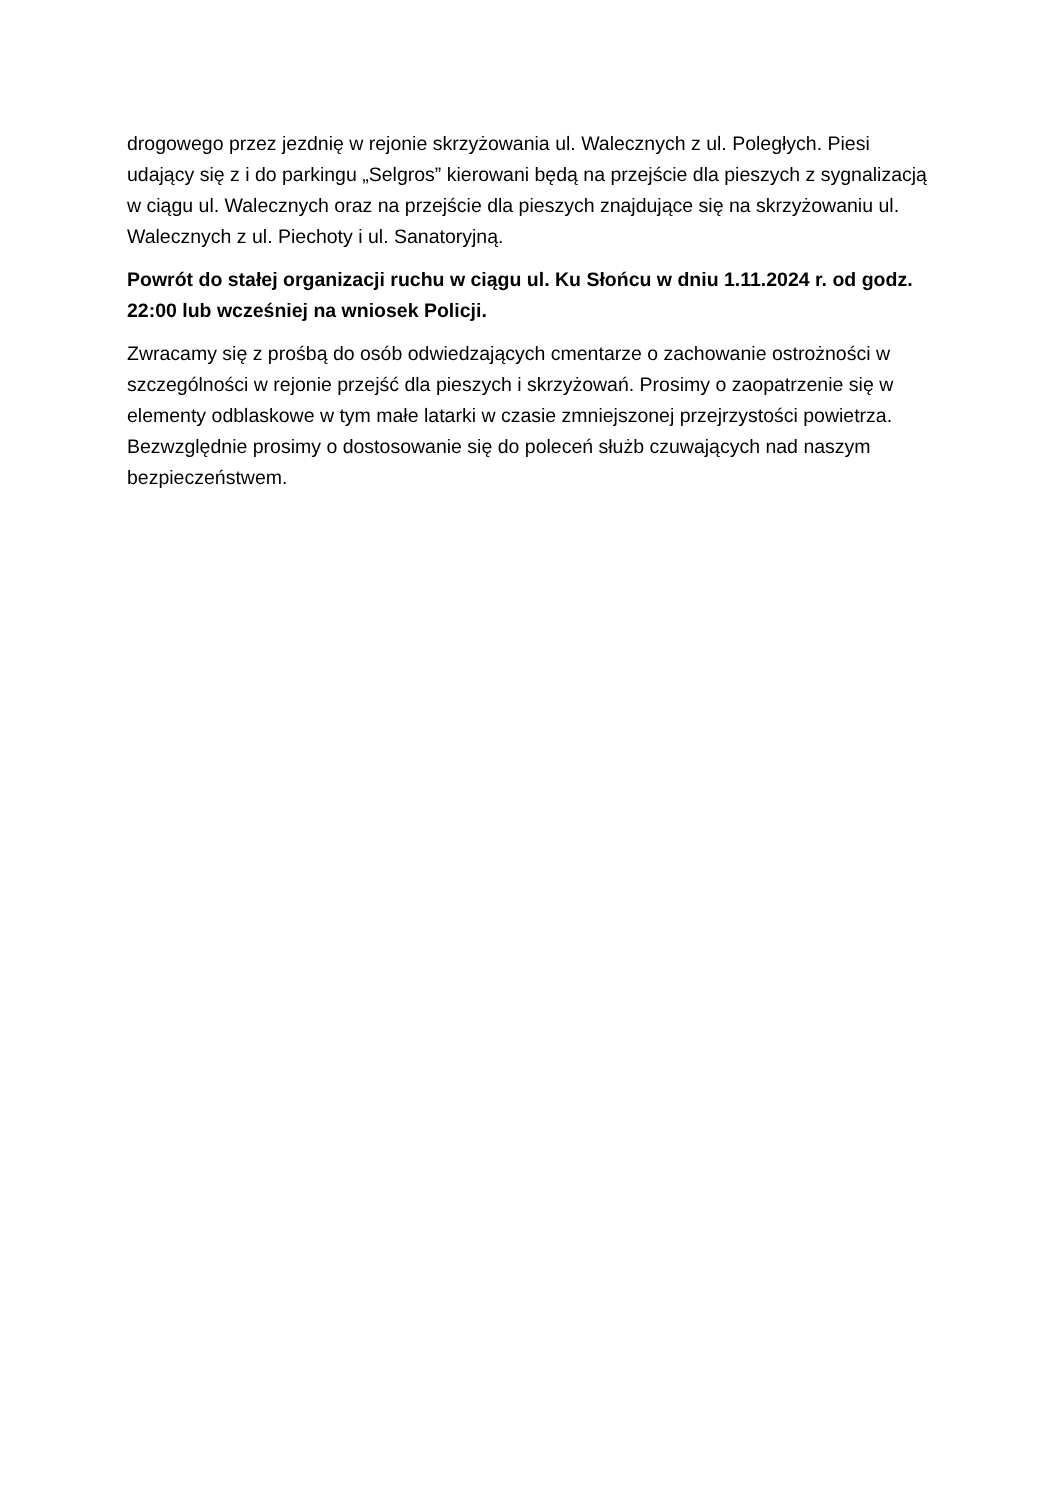drogowego przez jezdnię w rejonie skrzyżowania ul. Walecznych z ul. Poległych. Piesi udający się z i do parkingu „Selgros” kierowani będą na przejście dla pieszych z sygnalizacją w ciągu ul. Walecznych oraz na przejście dla pieszych znajdujące się na skrzyżowaniu ul. Walecznych z ul. Piechoty i ul. Sanatoryjną.
Powrót do stałej organizacji ruchu w ciągu ul. Ku Słońcu w dniu 1.11.2024 r. od godz. 22:00 lub wcześniej na wniosek Policji.
Zwracamy się z prośbą do osób odwiedzających cmentarze o zachowanie ostrożności w szczególności w rejonie przejść dla pieszych i skrzyżowań. Prosimy o zaopatrzenie się w elementy odblaskowe w tym małe latarki w czasie zmniejszonej przejrzystości powietrza. Bezwzględnie prosimy o dostosowanie się do poleceń służb czuwających nad naszym bezpieczeństwem.